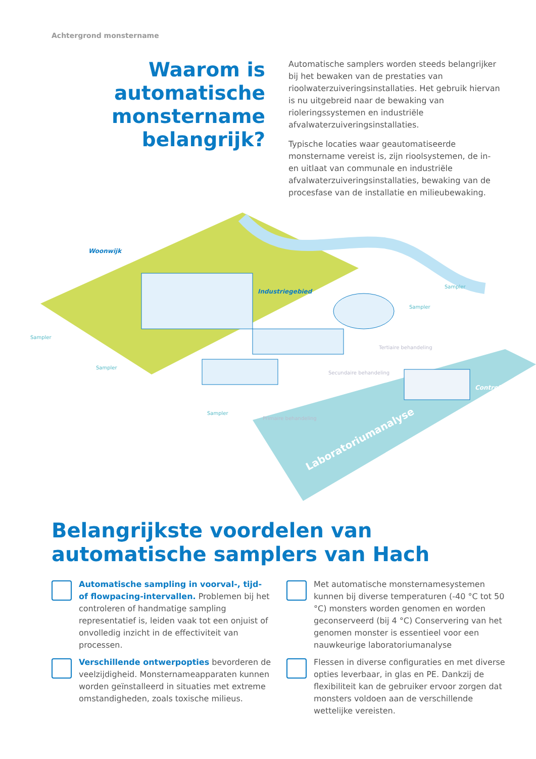Achtergrond monstername
Waarom is automatische monstername belangrijk?
Automatische samplers worden steeds belangrijker bij het bewaken van de prestaties van rioolwaterzuiveringsinstallaties. Het gebruik hiervan is nu uitgebreid naar de bewaking van rioleringssystemen en industriële afvalwaterzuiveringsinstallaties.
Typische locaties waar geautomatiseerde monstername vereist is, zijn rioolsystemen, de in- en uitlaat van communale en industriële afvalwaterzuiveringsinstallaties, bewaking van de procesfase van de installatie en milieubewaking.
Woonwijk
Industriegebied
Sampler
Sampler
Sampler
Sampler
Sampler
Primaire behandeling
Secundaire behandeling
Tertiaire behandeling
Controlekamer
Laboratoriumanalyse
Belangrijkste voordelen van
automatische samplers van Hach
Automatische sampling in voorval-, tijd- of flowpacing-intervallen. Problemen bij het controleren of handmatige sampling representatief is, leiden vaak tot een onjuist of onvolledig inzicht in de effectiviteit van processen.
Met automatische monsternamesystemen kunnen bij diverse temperaturen (-40 °C tot 50 °C) monsters worden genomen en worden geconserveerd (bij 4 °C) Conservering van het genomen monster is essentieel voor een nauwkeurige laboratoriumanalyse
Verschillende ontwerpopties bevorderen de veelzijdigheid. Monsternameapparaten kunnen worden geïnstalleerd in situaties met extreme omstandigheden, zoals toxische milieus.
Flessen in diverse configuraties en met diverse opties leverbaar, in glas en PE. Dankzij de flexibiliteit kan de gebruiker ervoor zorgen dat monsters voldoen aan de verschillende wettelijke vereisten.